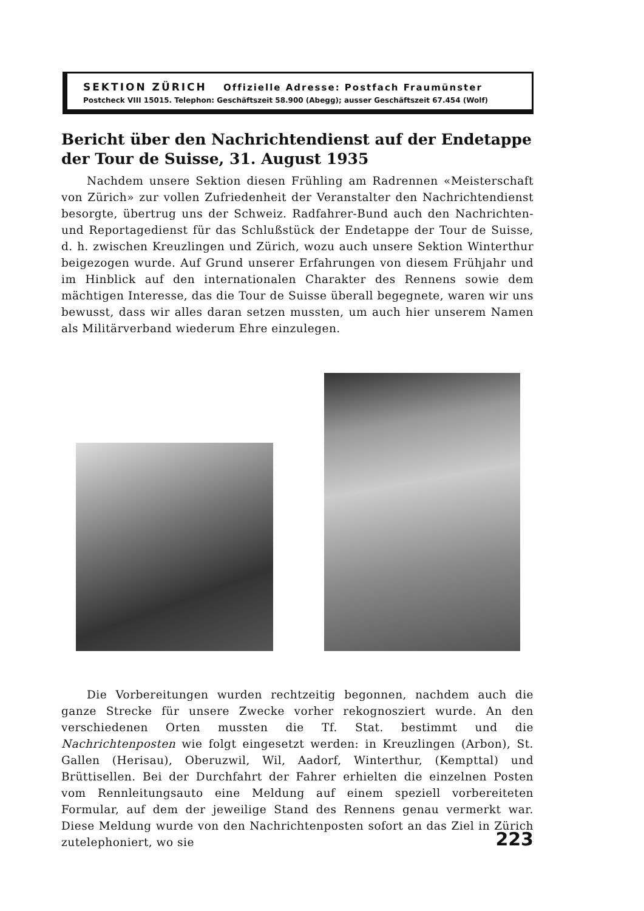SEKTION ZÜRICH Offizielle Adresse: Postfach Fraumünster
Postcheck VIII 15015. Telephon: Geschäftszeit 58.900 (Abegg); ausser Geschäftszeit 67.454 (Wolf)
Bericht über den Nachrichtendienst auf der Endetappe der Tour de Suisse, 31. August 1935
Nachdem unsere Sektion diesen Frühling am Radrennen «Meisterschaft von Zürich» zur vollen Zufriedenheit der Veranstalter den Nachrichtendienst besorgte, übertrug uns der Schweiz. Radfahrer-Bund auch den Nachrichten- und Reportagedienst für das Schlußstück der Endetappe der Tour de Suisse, d. h. zwischen Kreuzlingen und Zürich, wozu auch unsere Sektion Winterthur beigezogen wurde. Auf Grund unserer Erfahrungen von diesem Frühjahr und im Hinblick auf den internationalen Charakter des Rennens sowie dem mächtigen Interesse, das die Tour de Suisse überall begegnete, waren wir uns bewusst, dass wir alles daran setzen mussten, um auch hier unserem Namen als Militärverband wiederum Ehre einzulegen.
Die Vorbereitungen wurden rechtzeitig begonnen, nachdem auch die ganze Strecke für unsere Zwecke vorher rekognosziert wurde. An den verschiedenen Orten mussten die Tf. Stat. bestimmt und die Nachrichtenposten wie folgt eingesetzt werden: in Kreuzlingen (Arbon), St. Gallen (Herisau), Oberuzwil, Wil, Aadorf, Winterthur, (Kempttal) und Brüttisellen. Bei der Durchfahrt der Fahrer erhielten die einzelnen Posten vom Rennleitungsauto eine Meldung auf einem speziell vorbereiteten Formular, auf dem der jeweilige Stand des Rennens genau vermerkt war. Diese Meldung wurde von den Nachrichtenposten sofort an das Ziel in Zürich zutelephoniert, wo sie
223